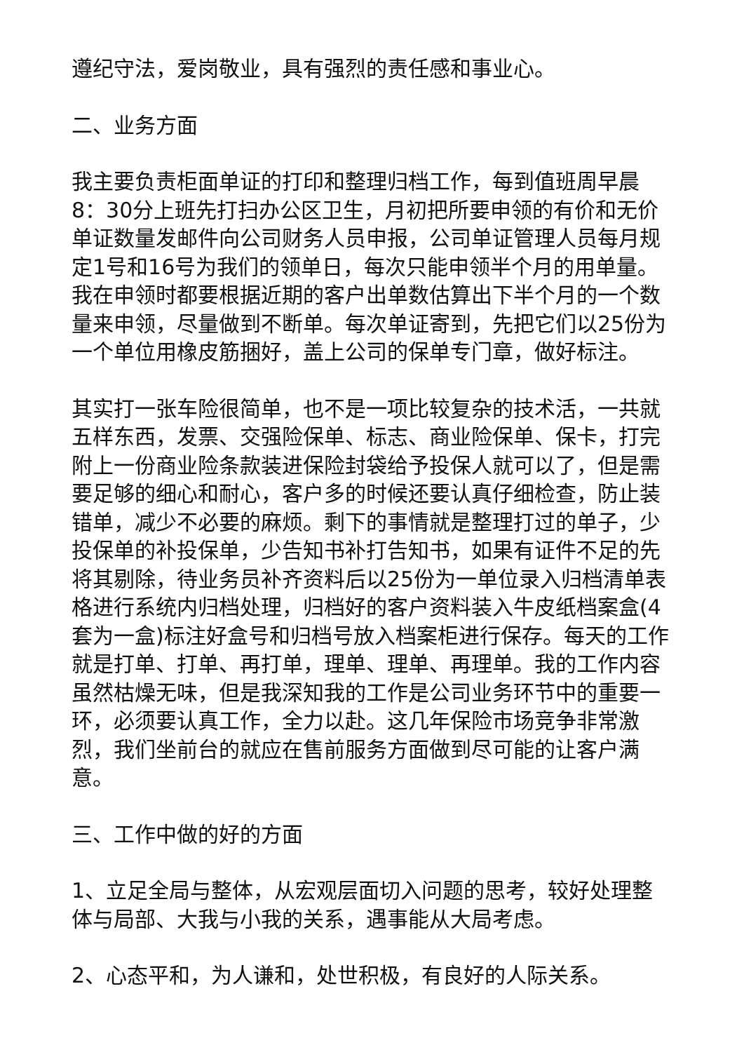遵纪守法，爱岗敬业，具有强烈的责任感和事业心。
二、业务方面
我主要负责柜面单证的打印和整理归档工作，每到值班周早晨8：30分上班先打扫办公区卫生，月初把所要申领的有价和无价单证数量发邮件向公司财务人员申报，公司单证管理人员每月规定1号和16号为我们的领单日，每次只能申领半个月的用单量。我在申领时都要根据近期的客户出单数估算出下半个月的一个数量来申领，尽量做到不断单。每次单证寄到，先把它们以25份为一个单位用橡皮筋捆好，盖上公司的保单专门章，做好标注。
其实打一张车险很简单，也不是一项比较复杂的技术活，一共就五样东西，发票、交强险保单、标志、商业险保单、保卡，打完附上一份商业险条款装进保险封袋给予投保人就可以了，但是需要足够的细心和耐心，客户多的时候还要认真仔细检查，防止装错单，减少不必要的麻烦。剩下的事情就是整理打过的单子，少投保单的补投保单，少告知书补打告知书，如果有证件不足的先将其剔除，待业务员补齐资料后以25份为一单位录入归档清单表格进行系统内归档处理，归档好的客户资料装入牛皮纸档案盒(4套为一盒)标注好盒号和归档号放入档案柜进行保存。每天的工作就是打单、打单、再打单，理单、理单、再理单。我的工作内容虽然枯燥无味，但是我深知我的工作是公司业务环节中的重要一环，必须要认真工作，全力以赴。这几年保险市场竞争非常激烈，我们坐前台的就应在售前服务方面做到尽可能的让客户满意。
三、工作中做的好的方面
1、立足全局与整体，从宏观层面切入问题的思考，较好处理整体与局部、大我与小我的关系，遇事能从大局考虑。
2、心态平和，为人谦和，处世积极，有良好的人际关系。